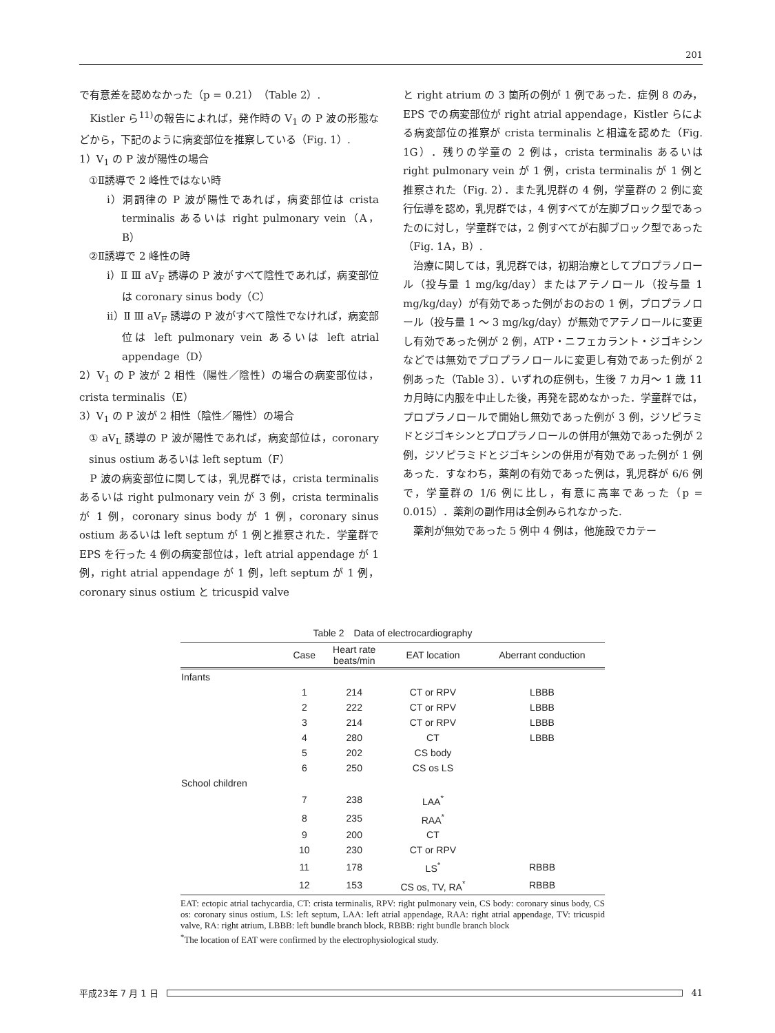201
で有意差を認めなかった（p = 0.21）（Table 2）.
　Kistler ら<sup>11)</sup>の報告によれば，発作時の V<sub>1</sub> の P 波の形態などから，下記のように病変部位を推察している（Fig. 1）.
1）V<sub>1</sub> の P 波が陽性の場合
①Ⅱ誘導で 2 峰性ではない時
ⅰ）洞調律の P 波が陽性であれば，病変部位は crista terminalis あるいは right pulmonary vein（A，B）
②Ⅱ誘導で 2 峰性の時
ⅰ）Ⅱ Ⅲ aV<sub>F</sub> 誘導の P 波がすべて陰性であれば，病変部位は coronary sinus body（C）
ⅱ）Ⅱ Ⅲ aV<sub>F</sub> 誘導の P 波がすべて陰性でなければ，病変部位は left pulmonary vein あるいは left atrial appendage（D）
2）V<sub>1</sub> の P 波が 2 相性（陽性／陰性）の場合の病変部位は，crista terminalis（E）
3）V<sub>1</sub> の P 波が 2 相性（陰性／陽性）の場合
① aV<sub>L</sub> 誘導の P 波が陽性であれば，病変部位は，coronary sinus ostium あるいは left septum（F）
　P 波の病変部位に関しては，乳児群では，crista terminalis あるいは right pulmonary vein が 3 例，crista terminalis が 1 例，coronary sinus body が 1 例，coronary sinus ostium あるいは left septum が 1 例と推察された．学童群で EPS を行った 4 例の病変部位は，left atrial appendage が 1 例，right atrial appendage が 1 例，left septum が 1 例，coronary sinus ostium と tricuspid valve
と right atrium の 3 箇所の例が 1 例であった．症例 8 のみ，EPS での病変部位が right atrial appendage，Kistler らによる病変部位の推察が crista terminalis と相違を認めた（Fig. 1G）．残りの学童の 2 例は，crista terminalis あるいは right pulmonary vein が 1 例，crista terminalis が 1 例と推察された（Fig. 2）．また乳児群の 4 例，学童群の 2 例に変行伝導を認め，乳児群では，4 例すべてが左脚ブロック型であったのに対し，学童群では，2 例すべてが右脚ブロック型であった（Fig. 1A，B）.
　治療に関しては，乳児群では，初期治療としてプロプラノロール（投与量 1 mg/kg/day）またはアテノロール（投与量 1 mg/kg/day）が有効であった例がおのおの 1 例，プロプラノロール（投与量 1 ～ 3 mg/kg/day）が無効でアテノロールに変更し有効であった例が 2 例，ATP・ニフェカラント・ジゴキシンなどでは無効でプロプラノロールに変更し有効であった例が 2 例あった（Table 3）．いずれの症例も，生後 7 カ月～ 1 歳 11 カ月時に内服を中止した後，再発を認めなかった．学童群では，プロプラノロールで開始し無効であった例が 3 例，ジソピラミドとジゴキシンとプロプラノロールの併用が無効であった例が 2 例，ジソピラミドとジゴキシンの併用が有効であった例が 1 例あった．すなわち，薬剤の有効であった例は，乳児群が 6/6 例で，学童群の 1/6 例に比し，有意に高率であった（p = 0.015）．薬剤の副作用は全例みられなかった.
　薬剤が無効であった 5 例中 4 例は，他施設でカテー
Table 2　Data of electrocardiography
| | Case | Heart rate beats/min | EAT location | Aberrant conduction |
| --- | --- | --- | --- | --- |
| Infants | | | | |
| | 1 | 214 | CT or RPV | LBBB |
| | 2 | 222 | CT or RPV | LBBB |
| | 3 | 214 | CT or RPV | LBBB |
| | 4 | 280 | CT | LBBB |
| | 5 | 202 | CS body | |
| | 6 | 250 | CS os LS | |
| School children | | | | |
| | 7 | 238 | LAA<sup>*</sup> | |
| | 8 | 235 | RAA<sup>*</sup> | |
| | 9 | 200 | CT | |
| | 10 | 230 | CT or RPV | |
| | 11 | 178 | LS<sup>*</sup> | RBBB |
| | 12 | 153 | CS os, TV, RA<sup>*</sup> | RBBB |
EAT: ectopic atrial tachycardia, CT: crista terminalis, RPV: right pulmonary vein, CS body: coronary sinus body, CS os: coronary sinus ostium, LS: left septum, LAA: left atrial appendage, RAA: right atrial appendage, TV: tricuspid valve, RA: right atrium, LBBB: left bundle branch block, RBBB: right bundle branch block
<sup>*</sup> The location of EAT were confirmed by the electrophysiological study.
平成23年 7 月 1 日 41